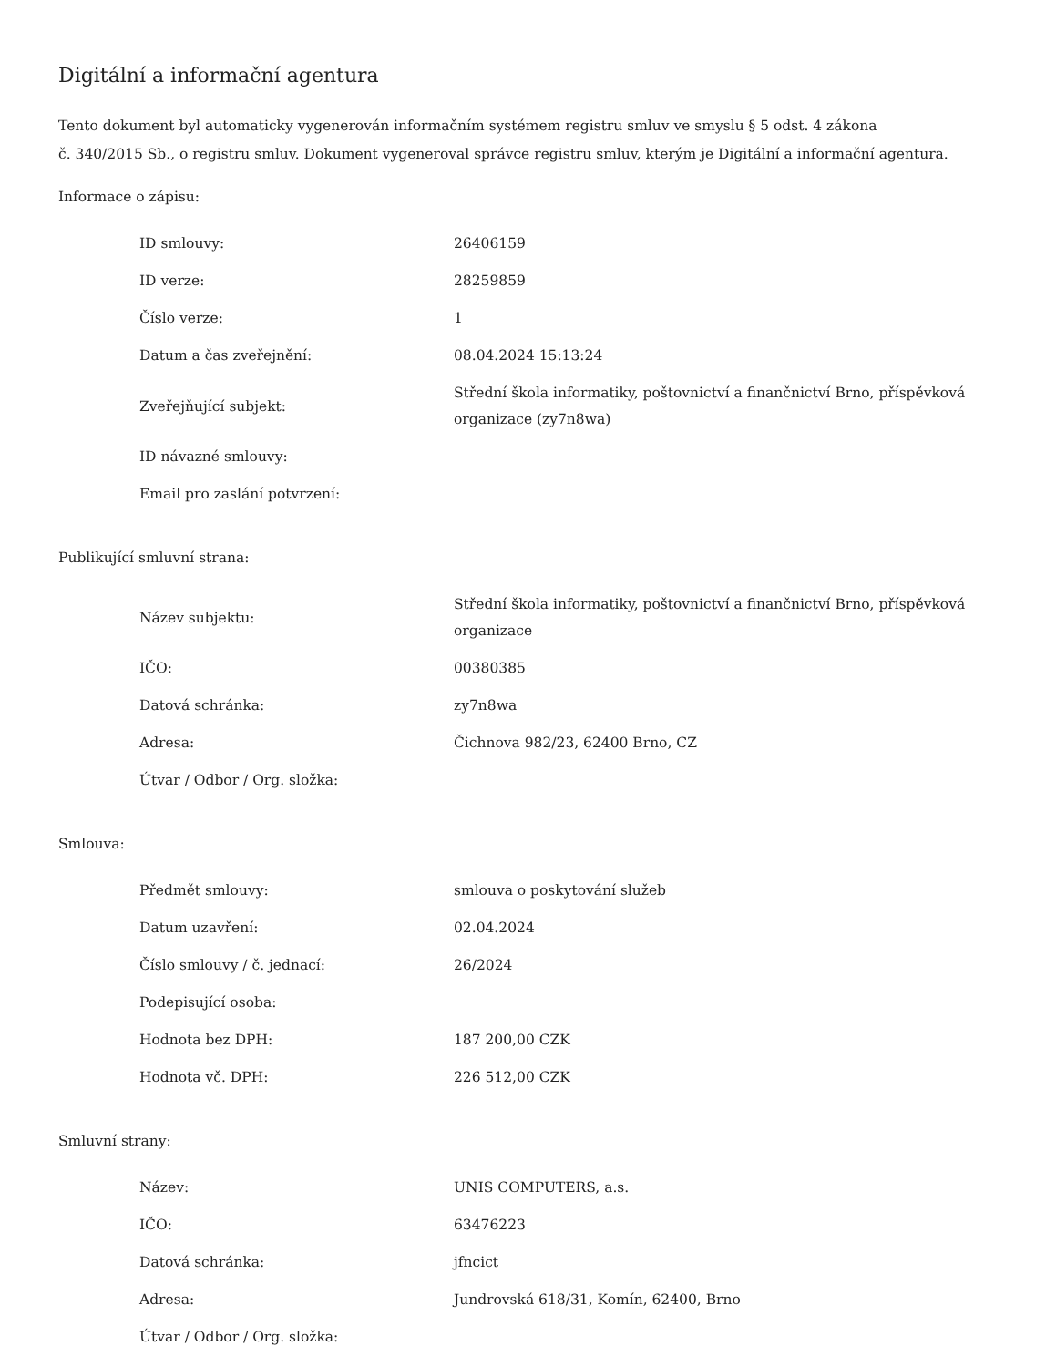Digitální a informační agentura
Tento dokument byl automaticky vygenerován informačním systémem registru smluv ve smyslu § 5 odst. 4 zákona
č. 340/2015 Sb., o registru smluv. Dokument vygeneroval správce registru smluv, kterým je Digitální a informační agentura.
Informace o zápisu:
| ID smlouvy: | 26406159 |
| ID verze: | 28259859 |
| Číslo verze: | 1 |
| Datum a čas zveřejnění: | 08.04.2024 15:13:24 |
| Zveřejňující subjekt: | Střední škola informatiky, poštovnictví a finančnictví Brno, příspěvková organizace (zy7n8wa) |
| ID návazné smlouvy: | |
| Email pro zaslání potvrzení: | |
Publikující smluvní strana:
| Název subjektu: | Střední škola informatiky, poštovnictví a finančnictví Brno, příspěvková organizace |
| IČO: | 00380385 |
| Datová schránka: | zy7n8wa |
| Adresa: | Čichnova 982/23, 62400 Brno, CZ |
| Útvar / Odbor / Org. složka: | |
Smlouva:
| Předmět smlouvy: | smlouva o poskytování služeb |
| Datum uzavření: | 02.04.2024 |
| Číslo smlouvy / č. jednací: | 26/2024 |
| Podepisující osoba: | |
| Hodnota bez DPH: | 187 200,00 CZK |
| Hodnota vč. DPH: | 226 512,00 CZK |
Smluvní strany:
| Název: | UNIS COMPUTERS, a.s. |
| IČO: | 63476223 |
| Datová schránka: | jfncict |
| Adresa: | Jundrovská 618/31, Komín, 62400, Brno |
| Útvar / Odbor / Org. složka: | |